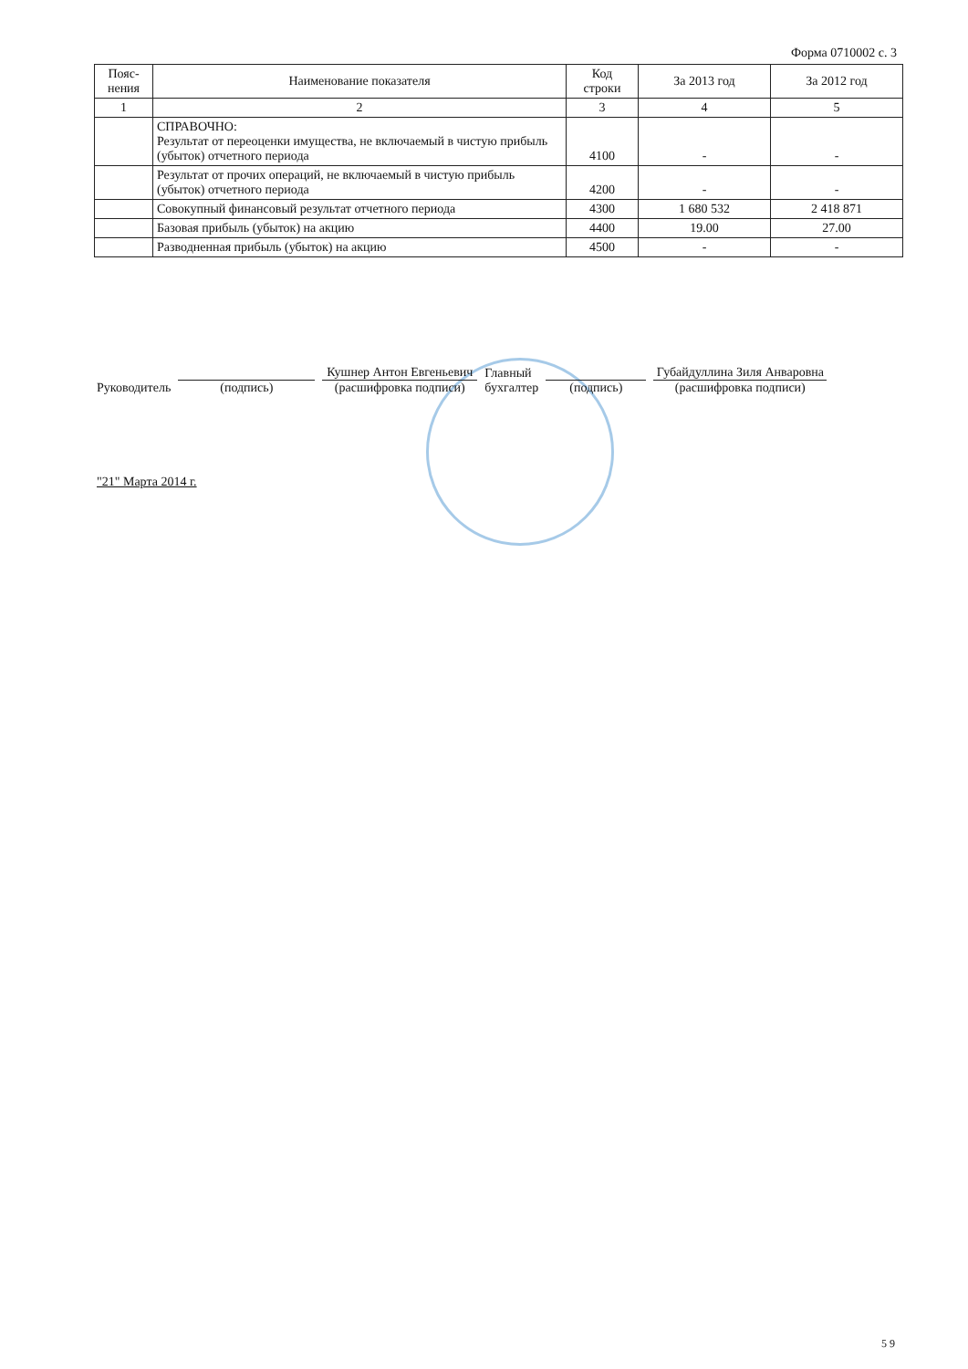Форма 0710002 с. 3
| Пояс- нения | Наименование показателя | Код строки | За 2013 год | За 2012 год |
| --- | --- | --- | --- | --- |
| 1 | 2 | 3 | 4 | 5 |
| | СПРАВОЧНО: Результат от переоценки имущества, не включаемый в чистую прибыль (убыток) отчетного периода | 4100 | - | - |
| | Результат от прочих операций, не включаемый в чистую прибыль (убыток) отчетного периода | 4200 | - | - |
| | Совокупный финансовый результат отчетного периода | 4300 | 1 680 532 | 2 418 871 |
| | Базовая прибыль (убыток) на акцию | 4400 | 19.00 | 27.00 |
| | Разводненная прибыль (убыток) на акцию | 4500 | - | - |
Руководитель
(подпись)
Кушнер Антон Евгеньевич
(расшифровка подписи)
Главный
бухгалтер
(подпись)
Губайдуллина Зиля Анваровна
(расшифровка подписи)
"21" Марта 2014 г.
5 9